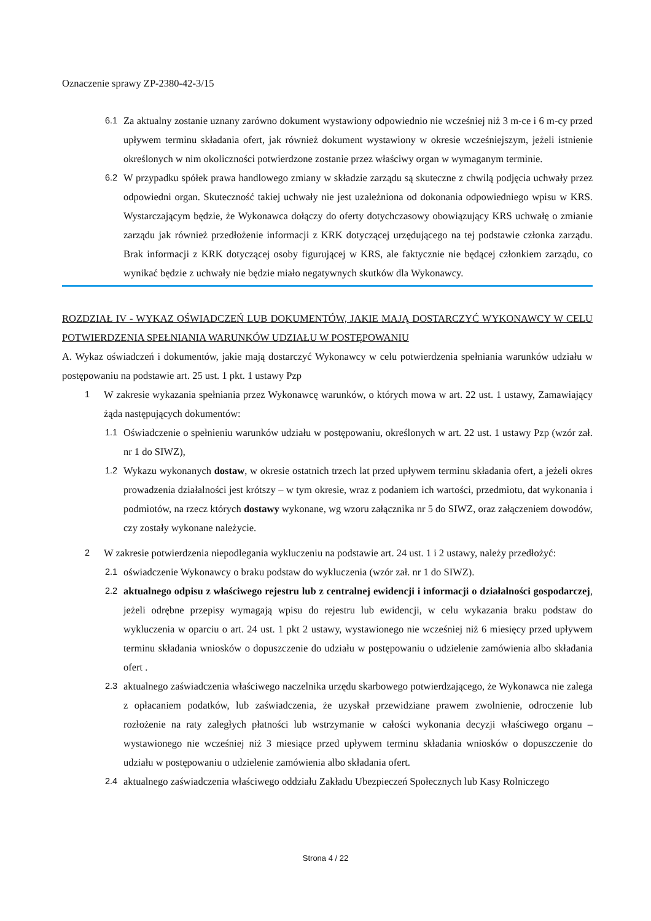Oznaczenie sprawy ZP-2380-42-3/15
6.1 Za aktualny zostanie uznany zarówno dokument wystawiony odpowiednio nie wcześniej niż 3 m-ce i 6 m-cy przed upływem terminu składania ofert, jak również dokument wystawiony w okresie wcześniejszym, jeżeli istnienie określonych w nim okoliczności potwierdzone zostanie przez właściwy organ w wymaganym terminie.
6.2 W przypadku spółek prawa handlowego zmiany w składzie zarządu są skuteczne z chwilą podjęcia uchwały przez odpowiedni organ. Skuteczność takiej uchwały nie jest uzależniona od dokonania odpowiedniego wpisu w KRS. Wystarczającym będzie, że Wykonawca dołączy do oferty dotychczasowy obowiązujący KRS uchwałę o zmianie zarządu jak również przedłożenie informacji z KRK dotyczącej urzędującego na tej podstawie członka zarządu. Brak informacji z KRK dotyczącej osoby figurującej w KRS, ale faktycznie nie będącej członkiem zarządu, co wynikać będzie z uchwały nie będzie miało negatywnych skutków dla Wykonawcy.
ROZDZIAŁ IV - WYKAZ OŚWIADCZEŃ LUB DOKUMENTÓW, JAKIE MAJĄ DOSTARCZYĆ WYKONAWCY W CELU POTWIERDZENIA SPEŁNIANIA WARUNKÓW UDZIAŁU W POSTĘPOWANIU
A. Wykaz oświadczeń i dokumentów, jakie mają dostarczyć Wykonawcy w celu potwierdzenia spełniania warunków udziału w postępowaniu na podstawie art. 25 ust. 1 pkt. 1 ustawy Pzp
1 W zakresie wykazania spełniania przez Wykonawcę warunków, o których mowa w art. 22 ust. 1 ustawy, Zamawiający żąda następujących dokumentów:
1.1 Oświadczenie o spełnieniu warunków udziału w postępowaniu, określonych w art. 22 ust. 1 ustawy Pzp (wzór zał. nr 1 do SIWZ),
1.2 Wykazu wykonanych dostaw, w okresie ostatnich trzech lat przed upływem terminu składania ofert, a jeżeli okres prowadzenia działalności jest krótszy – w tym okresie, wraz z podaniem ich wartości, przedmiotu, dat wykonania i podmiotów, na rzecz których dostawy wykonane, wg wzoru załącznika nr 5 do SIWZ, oraz załączeniem dowodów, czy zostały wykonane należycie.
2 W zakresie potwierdzenia niepodlegania wykluczeniu na podstawie art. 24 ust. 1 i 2 ustawy, należy przedłożyć:
2.1 oświadczenie Wykonawcy o braku podstaw do wykluczenia (wzór zał. nr 1 do SIWZ).
2.2 aktualnego odpisu z właściwego rejestru lub z centralnej ewidencji i informacji o działalności gospodarczej, jeżeli odrębne przepisy wymagają wpisu do rejestru lub ewidencji, w celu wykazania braku podstaw do wykluczenia w oparciu o art. 24 ust. 1 pkt 2 ustawy, wystawionego nie wcześniej niż 6 miesięcy przed upływem terminu składania wniosków o dopuszczenie do udziału w postępowaniu o udzielenie zamówienia albo składania ofert .
2.3 aktualnego zaświadczenia właściwego naczelnika urzędu skarbowego potwierdzającego, że Wykonawca nie zalega z opłacaniem podatków, lub zaświadczenia, że uzyskał przewidziane prawem zwolnienie, odroczenie lub rozłożenie na raty zaległych płatności lub wstrzymanie w całości wykonania decyzji właściwego organu – wystawionego nie wcześniej niż 3 miesiące przed upływem terminu składania wniosków o dopuszczenie do udziału w postępowaniu o udzielenie zamówienia albo składania ofert.
2.4 aktualnego zaświadczenia właściwego oddziału Zakładu Ubezpieczeń Społecznych lub Kasy Rolniczego
Strona 4 / 22